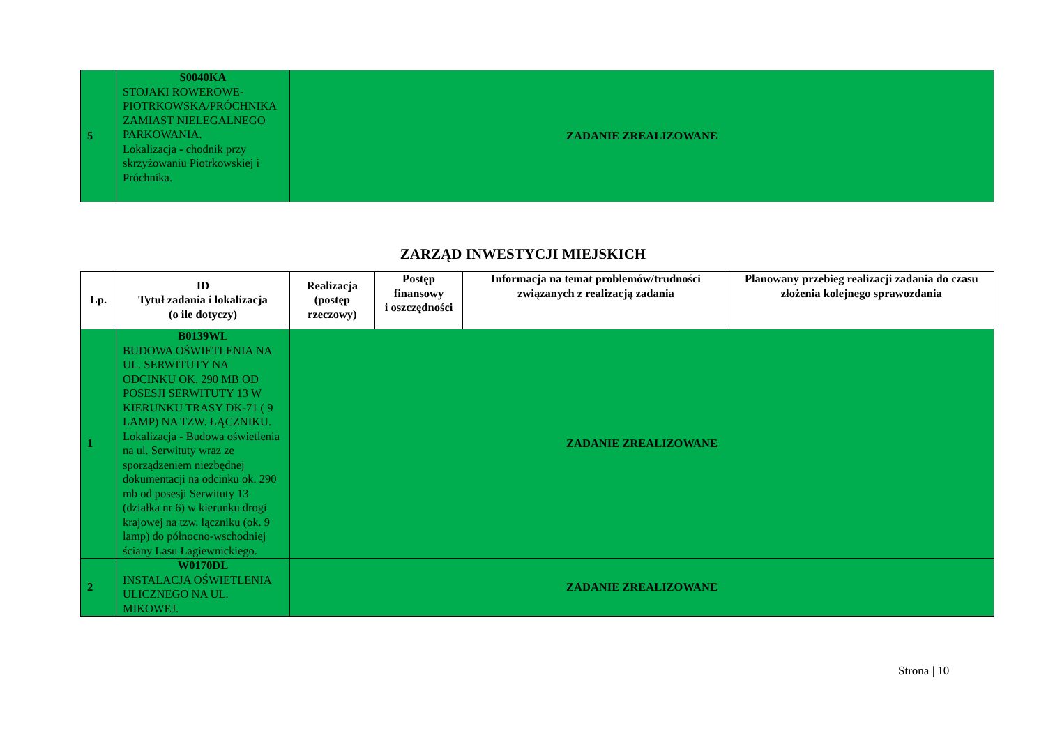| 5 | S0040KA STOJAKI ROWEROWE-PIOTRKOWSKA/PRÓCHNIKA ZAMIAST NIELEGALNEGO PARKOWANIA. Lokalizacja - chodnik przy skrzyżowaniu Piotrkowskiej i Próchnika. | ZADANIE ZREALIZOWANE |
ZARZĄD INWESTYCJI MIEJSKICH
| Lp. | ID Tytuł zadania i lokalizacja (o ile dotyczy) | Realizacja (postęp rzeczowy) | Postęp finansowy i oszczędności | Informacja na temat problemów/trudności związanych z realizacją zadania | Planowany przebieg realizacji zadania do czasu złożenia kolejnego sprawozdania |
| --- | --- | --- | --- | --- | --- |
| 1 | B0139WL BUDOWA OŚWIETLENIA NA UL. SERWITUTY NA ODCINKU OK. 290 MB OD POSESJI SERWITUTY 13 W KIERUNKU TRASY DK-71 ( 9 LAMP) NA TZW. ŁĄCZNIKU. Lokalizacja - Budowa oświetlenia na ul. Serwituty wraz ze sporządzeniem niezbędnej dokumentacji na odcinku ok. 290 mb od posesji Serwituty 13 (działka nr 6) w kierunku drogi krajowej na tzw. łączniku (ok. 9 lamp) do północno-wschodniej ściany Lasu Łagiewnickiego. | ZADANIE ZREALIZOWANE | | | |
| 2 | W0170DL INSTALACJA OŚWIETLENIA ULICZNEGO NA UL. MIKOWEJ. | ZADANIE ZREALIZOWANE | | | |
Strona | 10